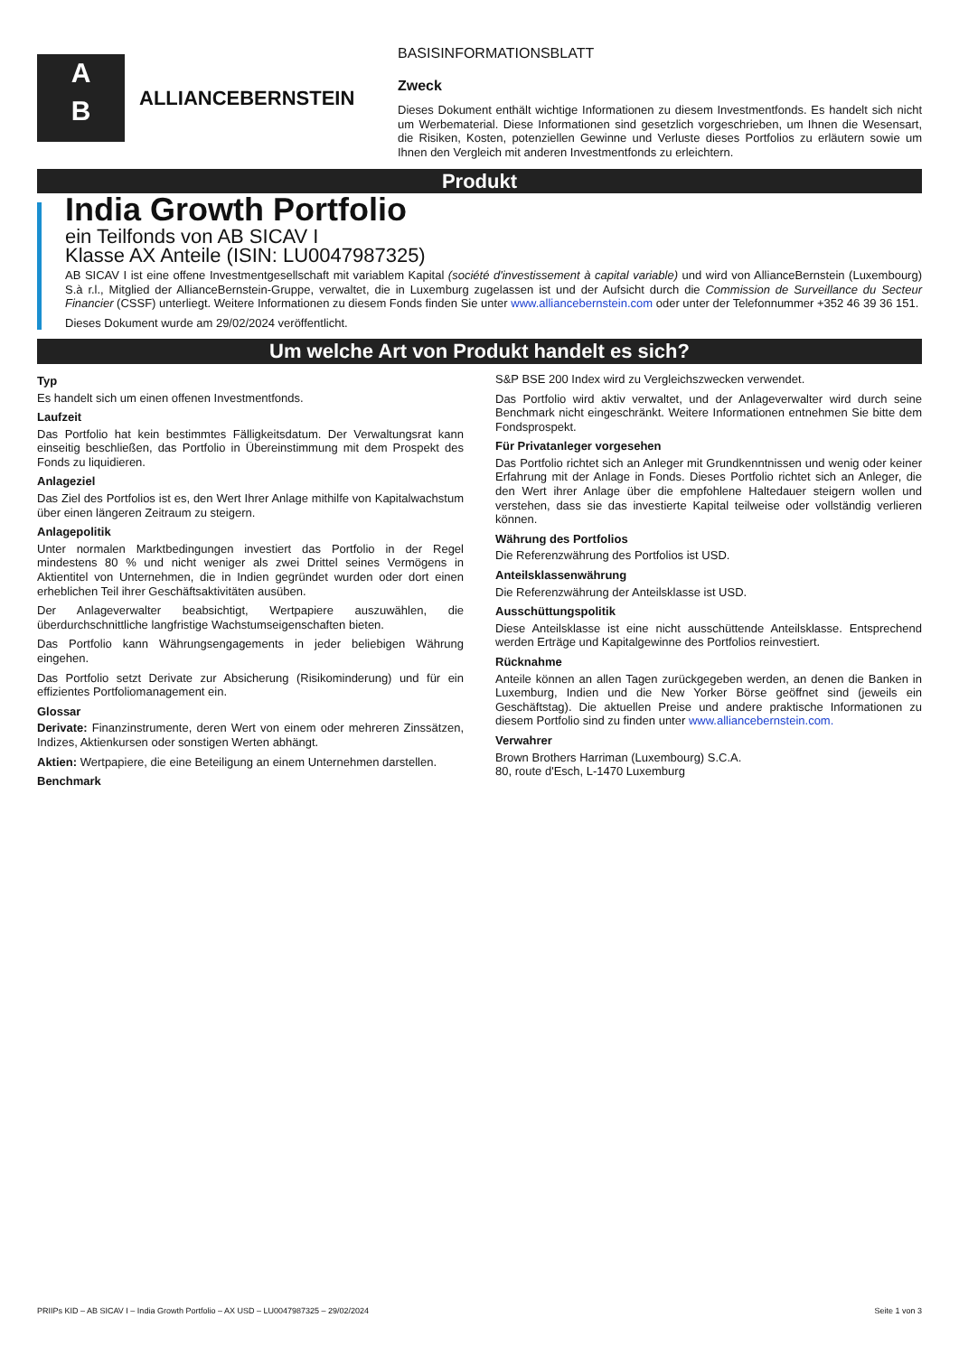A
B
ALLIANCEBERNSTEIN
BASISINFORMATIONSBLATT
Zweck
Dieses Dokument enthält wichtige Informationen zu diesem Investmentfonds. Es handelt sich nicht um Werbematerial. Diese Informationen sind gesetzlich vorgeschrieben, um Ihnen die Wesensart, die Risiken, Kosten, potenziellen Gewinne und Verluste dieses Portfolios zu erläutern sowie um Ihnen den Vergleich mit anderen Investmentfonds zu erleichtern.
Produkt
India Growth Portfolio
ein Teilfonds von AB SICAV I
Klasse AX Anteile (ISIN: LU0047987325)
AB SICAV I ist eine offene Investmentgesellschaft mit variablem Kapital (société d'investissement à capital variable) und wird von AllianceBernstein (Luxembourg) S.à r.l., Mitglied der AllianceBernstein-Gruppe, verwaltet, die in Luxemburg zugelassen ist und der Aufsicht durch die Commission de Surveillance du Secteur Financier (CSSF) unterliegt. Weitere Informationen zu diesem Fonds finden Sie unter www.alliancebernstein.com oder unter der Telefonnummer +352 46 39 36 151.
Dieses Dokument wurde am 29/02/2024 veröffentlicht.
Um welche Art von Produkt handelt es sich?
Typ
Es handelt sich um einen offenen Investmentfonds.
Laufzeit
Das Portfolio hat kein bestimmtes Fälligkeitsdatum. Der Verwaltungsrat kann einseitig beschließen, das Portfolio in Übereinstimmung mit dem Prospekt des Fonds zu liquidieren.
Anlageziel
Das Ziel des Portfolios ist es, den Wert Ihrer Anlage mithilfe von Kapitalwachstum über einen längeren Zeitraum zu steigern.
Anlagepolitik
Unter normalen Marktbedingungen investiert das Portfolio in der Regel mindestens 80 % und nicht weniger als zwei Drittel seines Vermögens in Aktientitel von Unternehmen, die in Indien gegründet wurden oder dort einen erheblichen Teil ihrer Geschäftsaktivitäten ausüben.
Der Anlageverwalter beabsichtigt, Wertpapiere auszuwählen, die überdurchschnittliche langfristige Wachstumseigenschaften bieten.
Das Portfolio kann Währungsengagements in jeder beliebigen Währung eingehen.
Das Portfolio setzt Derivate zur Absicherung (Risikominderung) und für ein effizientes Portfoliomanagement ein.
Glossar
Derivate: Finanzinstrumente, deren Wert von einem oder mehreren Zinssätzen, Indizes, Aktienkursen oder sonstigen Werten abhängt.
Aktien: Wertpapiere, die eine Beteiligung an einem Unternehmen darstellen.
Benchmark
S&P BSE 200 Index wird zu Vergleichszwecken verwendet.
Das Portfolio wird aktiv verwaltet, und der Anlageverwalter wird durch seine Benchmark nicht eingeschränkt. Weitere Informationen entnehmen Sie bitte dem Fondsprospekt.
Für Privatanleger vorgesehen
Das Portfolio richtet sich an Anleger mit Grundkenntnissen und wenig oder keiner Erfahrung mit der Anlage in Fonds. Dieses Portfolio richtet sich an Anleger, die den Wert ihrer Anlage über die empfohlene Haltedauer steigern wollen und verstehen, dass sie das investierte Kapital teilweise oder vollständig verlieren können.
Währung des Portfolios
Die Referenzwährung des Portfolios ist USD.
Anteilsklassenwährung
Die Referenzwährung der Anteilsklasse ist USD.
Ausschüttungspolitik
Diese Anteilsklasse ist eine nicht ausschüttende Anteilsklasse. Entsprechend werden Erträge und Kapitalgewinne des Portfolios reinvestiert.
Rücknahme
Anteile können an allen Tagen zurückgegeben werden, an denen die Banken in Luxemburg, Indien und die New Yorker Börse geöffnet sind (jeweils ein Geschäftstag). Die aktuellen Preise und andere praktische Informationen zu diesem Portfolio sind zu finden unter www.alliancebernstein.com.
Verwahrer
Brown Brothers Harriman (Luxembourg) S.C.A.
80, route d'Esch, L-1470 Luxemburg
PRIIPs KID – AB SICAV I – India Growth Portfolio – AX USD – LU0047987325 – 29/02/2024 Seite 1 von 3